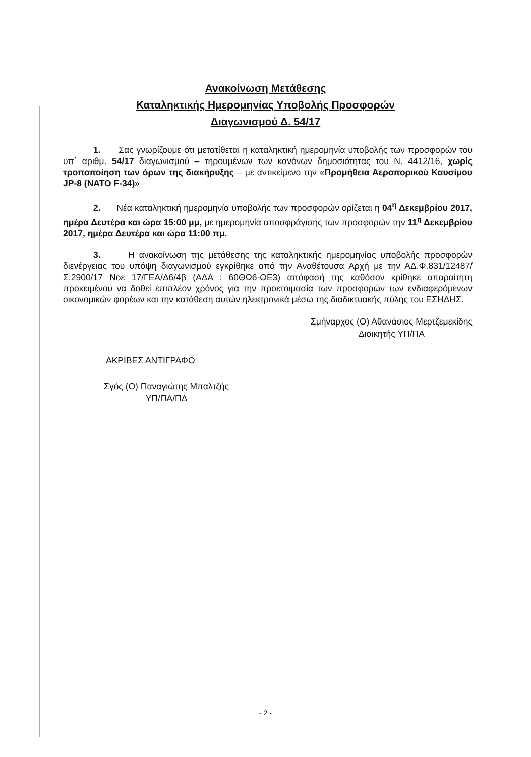Ανακοίνωση Μετάθεσης
Καταληκτικής Ημερομηνίας Υποβολής Προσφορών
Διαγωνισμού Δ. 54/17
1. Σας γνωρίζουμε ότι μετατίθεται η καταληκτική ημερομηνία υποβολής των προσφορών του υπ΄ αριθμ. 54/17 διαγωνισμού – τηρουμένων των κανόνων δημοσιότητας του Ν. 4412/16, χωρίς τροποποίηση των όρων της διακήρυξης – με αντικείμενο την «Προμήθεια Αεροπορικού Καυσίμου JP-8 (NATO F-34)»
2. Νέα καταληκτική ημερομηνία υποβολής των προσφορών ορίζεται η 04<sup>η</sup> Δεκεμβρίου 2017, ημέρα Δευτέρα και ώρα 15:00 μμ, με ημερομηνία αποσφράγισης των προσφορών την 11<sup>η</sup> Δεκεμβρίου 2017, ημέρα Δευτέρα και ώρα 11:00 πμ.
3. Η ανακοίνωση της μετάθεσης της καταληκτικής ημερομηνίας υποβολής προσφορών διενέργειας του υπόψη διαγωνισμού εγκρίθηκε από την Αναθέτουσα Αρχή με την ΑΔ.Φ.831/12487/Σ.2900/17 Νοε 17/ΓΕΑ/Δ6/4β (ΑΔΑ : 60ΘΩ6-ΟΕ3) απόφασή της καθόσον κρίθηκε απαραίτητη προκειμένου να δοθεί επιπλέον χρόνος για την προετοιμασία των προσφορών των ενδιαφερόμενων οικονομικών φορέων και την κατάθεση αυτών ηλεκτρονικά μέσω της διαδικτυακής πύλης του ΕΣΗΔΗΣ.
Σμήναρχος (Ο) Αθανάσιος Μερτζεμεκίδης
Διοικητής ΥΠ/ΠΑ
ΑΚΡΙΒΕΣ ΑΝΤΙΓΡΑΦΟ
Σγός (Ο) Παναγιώτης Μπαλτζής
ΥΠ/ΠΑ/ΠΔ
- 2 -